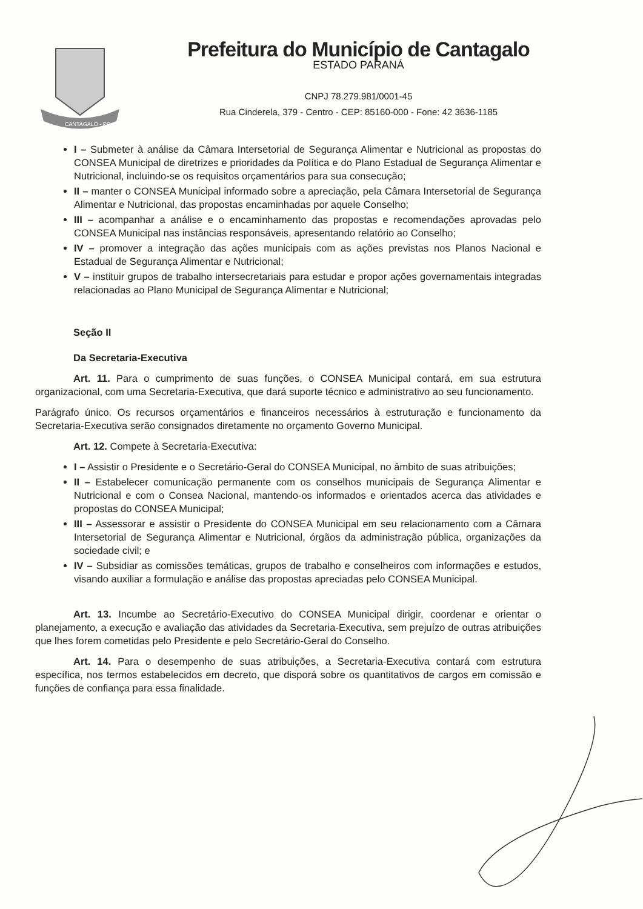CANTAGALO - PR
Prefeitura do Município de Cantagalo
ESTADO PARANÁ
CNPJ 78.279.981/0001-45
Rua Cinderela, 379 - Centro - CEP: 85160-000 - Fone: 42 3636-1185
I – Submeter à análise da Câmara Intersetorial de Segurança Alimentar e Nutricional as propostas do CONSEA Municipal de diretrizes e prioridades da Política e do Plano Estadual de Segurança Alimentar e Nutricional, incluindo-se os requisitos orçamentários para sua consecução;
II – manter o CONSEA Municipal informado sobre a apreciação, pela Câmara Intersetorial de Segurança Alimentar e Nutricional, das propostas encaminhadas por aquele Conselho;
III – acompanhar a análise e o encaminhamento das propostas e recomendações aprovadas pelo CONSEA Municipal nas instâncias responsáveis, apresentando relatório ao Conselho;
IV – promover a integração das ações municipais com as ações previstas nos Planos Nacional e Estadual de Segurança Alimentar e Nutricional;
V – instituir grupos de trabalho intersecretariais para estudar e propor ações governamentais integradas relacionadas ao Plano Municipal de Segurança Alimentar e Nutricional;
Seção II
Da Secretaria-Executiva
Art. 11. Para o cumprimento de suas funções, o CONSEA Municipal contará, em sua estrutura organizacional, com uma Secretaria-Executiva, que dará suporte técnico e administrativo ao seu funcionamento.
Parágrafo único. Os recursos orçamentários e financeiros necessários à estruturação e funcionamento da Secretaria-Executiva serão consignados diretamente no orçamento Governo Municipal.
Art. 12. Compete à Secretaria-Executiva:
I – Assistir o Presidente e o Secretário-Geral do CONSEA Municipal, no âmbito de suas atribuições;
II – Estabelecer comunicação permanente com os conselhos municipais de Segurança Alimentar e Nutricional e com o Consea Nacional, mantendo-os informados e orientados acerca das atividades e propostas do CONSEA Municipal;
III – Assessorar e assistir o Presidente do CONSEA Municipal em seu relacionamento com a Câmara Intersetorial de Segurança Alimentar e Nutricional, órgãos da administração pública, organizações da sociedade civil; e
IV – Subsidiar as comissões temáticas, grupos de trabalho e conselheiros com informações e estudos, visando auxiliar a formulação e análise das propostas apreciadas pelo CONSEA Municipal.
Art. 13. Incumbe ao Secretário-Executivo do CONSEA Municipal dirigir, coordenar e orientar o planejamento, a execução e avaliação das atividades da Secretaria-Executiva, sem prejuízo de outras atribuições que lhes forem cometidas pelo Presidente e pelo Secretário-Geral do Conselho.
Art. 14. Para o desempenho de suas atribuições, a Secretaria-Executiva contará com estrutura específica, nos termos estabelecidos em decreto, que disporá sobre os quantitativos de cargos em comissão e funções de confiança para essa finalidade.